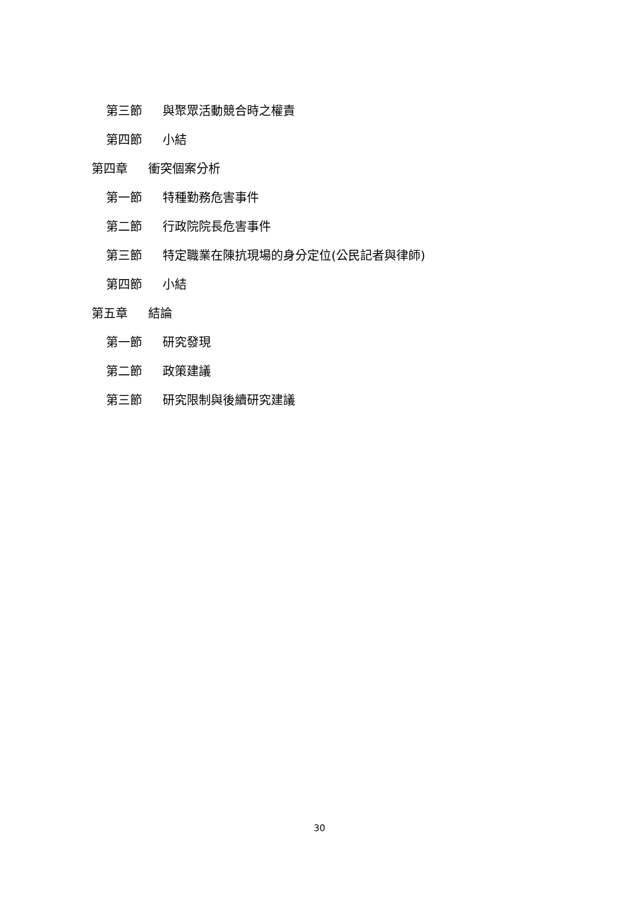第三節 與聚眾活動競合時之權責
第四節 小結
第四章 衝突個案分析
第一節 特種勤務危害事件
第二節 行政院院長危害事件
第三節 特定職業在陳抗現場的身分定位(公民記者與律師)
第四節 小結
第五章 結論
第一節 研究發現
第二節 政策建議
第三節 研究限制與後續研究建議
30